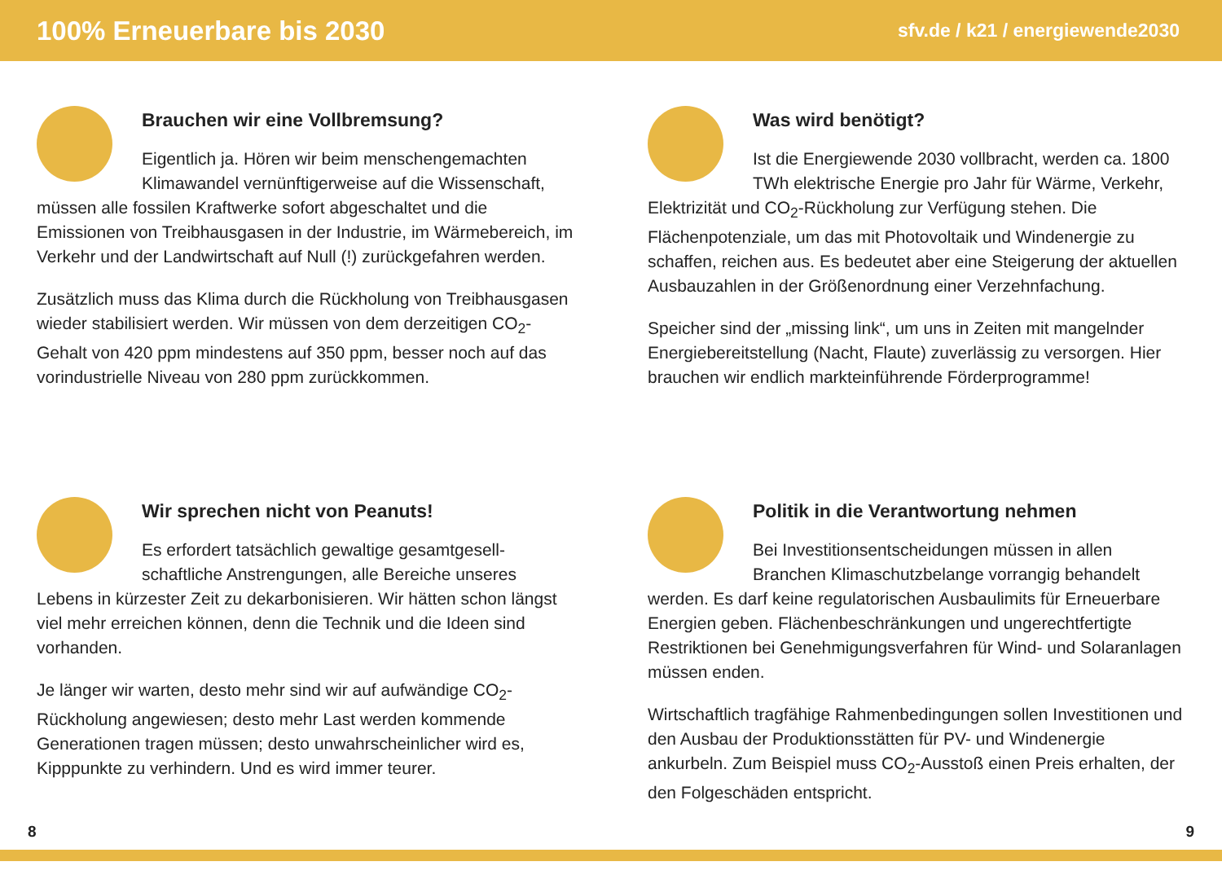100% Erneuerbare bis 2030
sfv.de / k21 / energiewende2030
Brauchen wir eine Vollbremsung?
Eigentlich ja. Hören wir beim menschengemachten Klimawandel vernünftigerweise auf die Wissen­schaft, müssen alle fossilen Kraftwerke sofort abgeschaltet und die Emissionen von Treibhausgasen in der Industrie, im Wärme­bereich, im Verkehr und der Landwirtschaft auf Null (!) zurück­gefahren werden.
Zusätzlich muss das Klima durch die Rückholung von Treibhaus­gasen wieder stabilisiert werden. Wir müssen von dem derzeitigen CO<sub>2</sub>-Gehalt von 420 ppm mindestens auf 350 ppm, besser noch auf das vorindustrielle Niveau von 280 ppm zurückkommen.
Was wird benötigt?
Ist die Energiewende 2030 vollbracht, werden ca. 1800 TWh elektrische Energie pro Jahr für Wärme, Verkehr, Elektrizität und CO<sub>2</sub>-Rückholung zur Verfügung stehen. Die Flächenpotenziale, um das mit Photovoltaik und Windenergie zu schaffen, reichen aus. Es bedeutet aber eine Steigerung der aktuellen Ausbauzahlen in der Größenordnung einer Verzehnfachung.
Speicher sind der „missing link“, um uns in Zeiten mit mangelnder Energiebereitstellung (Nacht, Flaute) zuverlässig zu versorgen. Hier brauchen wir endlich markteinführende Förderprogramme!
Wir sprechen nicht von Peanuts!
Es erfordert tatsächlich gewaltige gesamtgesell­schaftliche Anstrengungen, alle Bereiche unseres Lebens in kürzester Zeit zu dekarbonisieren. Wir hätten schon längst viel mehr erreichen können, denn die Technik und die Ideen sind vorhanden.
Je länger wir warten, desto mehr sind wir auf aufwändige CO<sub>2</sub>-Rückholung angewiesen; desto mehr Last werden kommende Generationen tragen müssen; desto unwahrscheinlicher wird es, Kipppunkte zu verhindern. Und es wird immer teurer.
Politik in die Verantwortung nehmen
Bei Investitionsentscheidungen müssen in allen Branchen Klimaschutzbelange vorrangig behandelt werden. Es darf keine regulatorischen Ausbaulimits für Erneuer­bare Energien geben. Flächenbeschränkungen und ungerecht­fertigte Restriktionen bei Genehmigungsverfahren für Wind- und Solaranlagen müssen enden.
Wirtschaftlich tragfähige Rahmenbedingungen sollen Investi­tionen und den Ausbau der Produktionsstätten für PV- und Wind­energie ankurbeln. Zum Beispiel muss CO<sub>2</sub>-Ausstoß einen Preis erhalten, der den Folgeschäden entspricht.
8 9